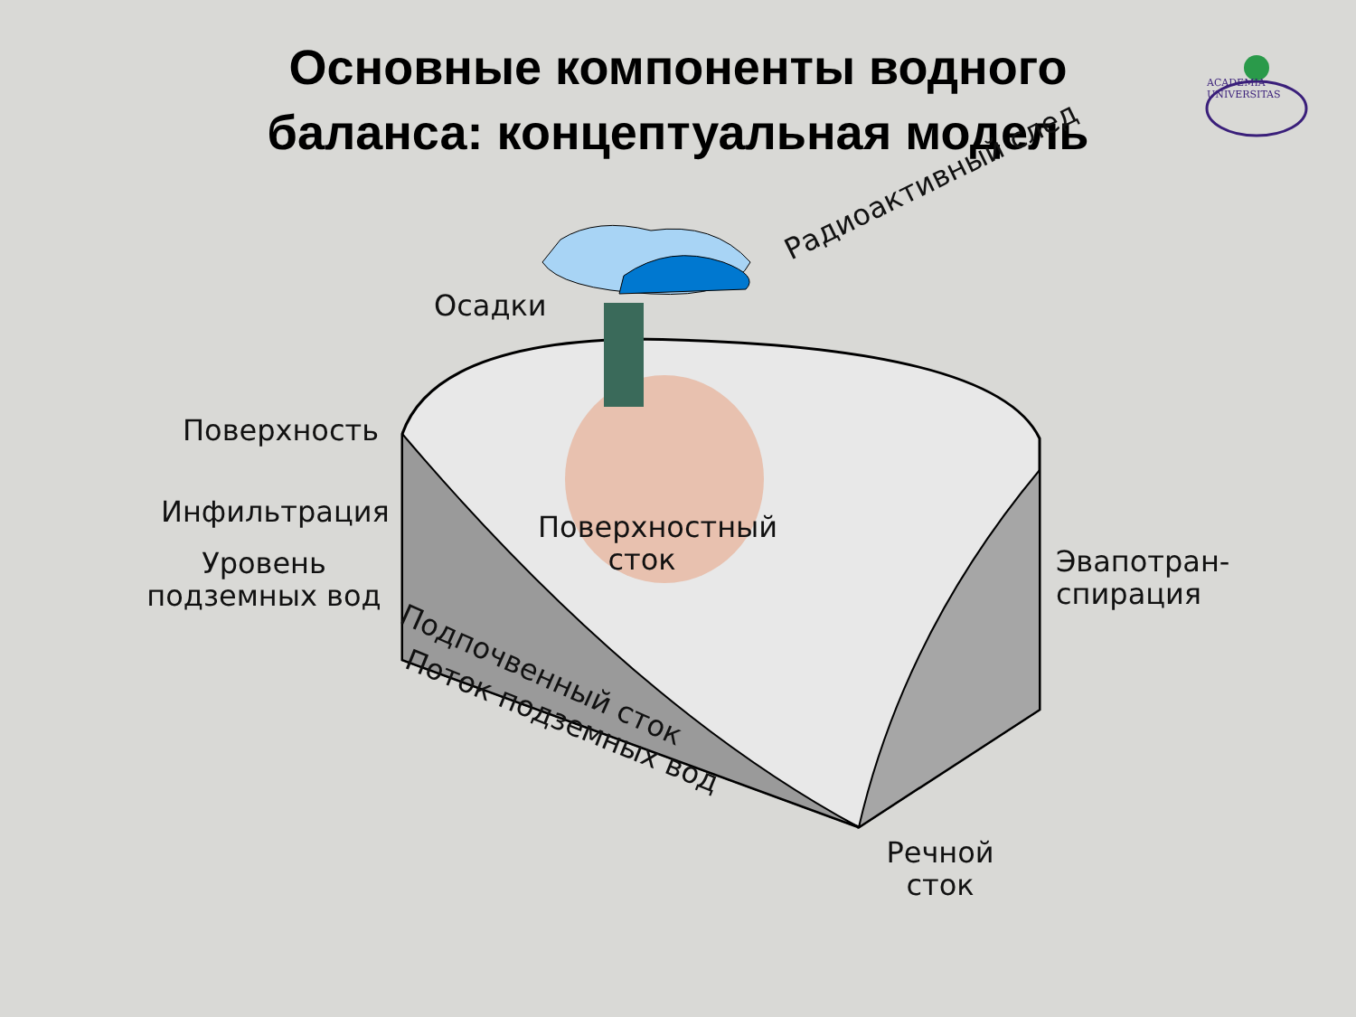Основные компоненты водного баланса: концептуальная модель
ACADEMIA UNIVERSITAS
Осадки
Радиоактивный след
Поверхность
Инфильтрация
Уровень подземных вод
Поверхностный сток
Эвапотран-
спирация
Подпочвенный сток
Поток подземных вод
Речной сток